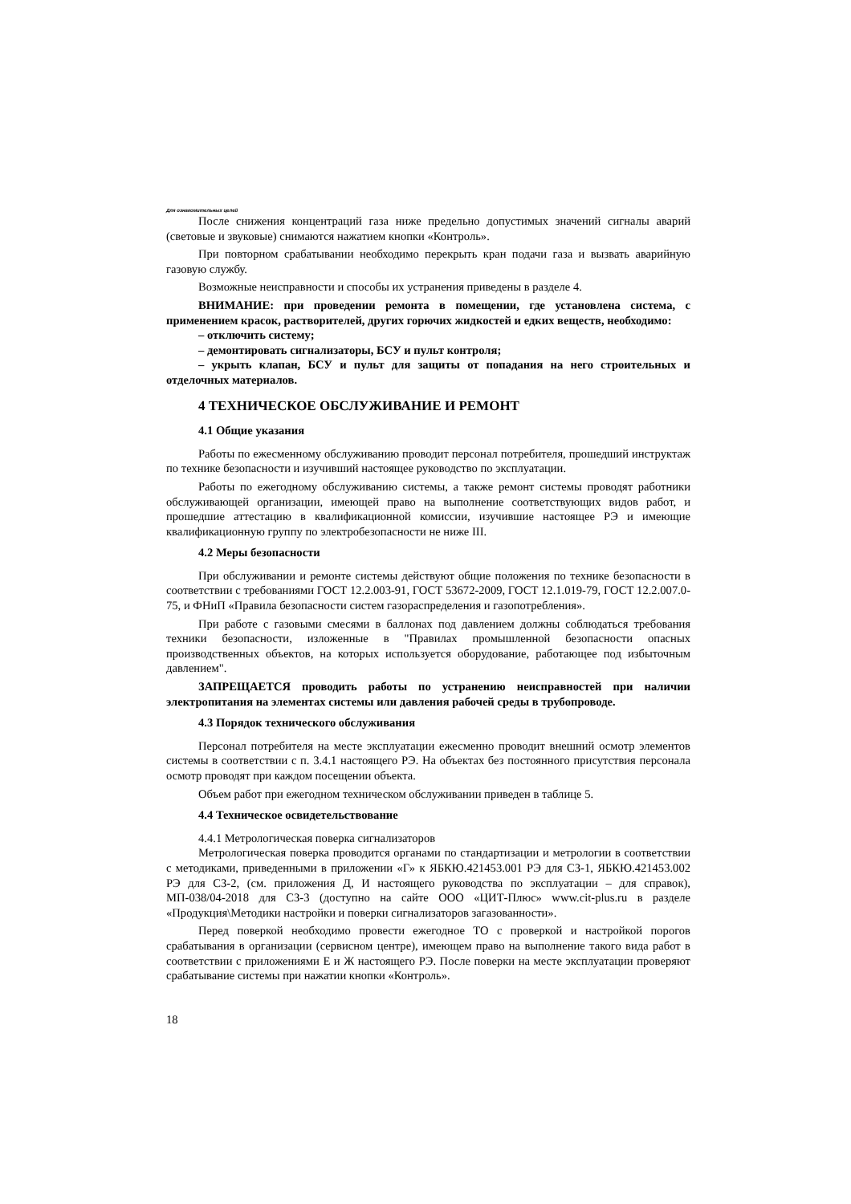Для ознакомительных целей
После снижения концентраций газа ниже предельно допустимых значений сигналы аварий (световые и звуковые) снимаются нажатием кнопки «Контроль».
При повторном срабатывании необходимо перекрыть кран подачи газа и вызвать аварийную газовую службу.
Возможные неисправности и способы их устранения приведены в разделе 4.
ВНИМАНИЕ: при проведении ремонта в помещении, где установлена система, с применением красок, растворителей, других горючих жидкостей и едких веществ, необходимо:
– отключить систему;
– демонтировать сигнализаторы, БСУ и пульт контроля;
– укрыть клапан, БСУ и пульт для защиты от попадания на него строительных и отделочных материалов.
4 ТЕХНИЧЕСКОЕ ОБСЛУЖИВАНИЕ И РЕМОНТ
4.1 Общие указания
Работы по ежесменному обслуживанию проводит персонал потребителя, прошедший инструктаж по технике безопасности и изучивший настоящее руководство по эксплуатации.
Работы по ежегодному обслуживанию системы, а также ремонт системы проводят работники обслуживающей организации, имеющей право на выполнение соответствующих видов работ, и прошедшие аттестацию в квалификационной комиссии, изучившие настоящее РЭ и имеющие квалификационную группу по электробезопасности не ниже III.
4.2 Меры безопасности
При обслуживании и ремонте системы действуют общие положения по технике безопасности в соответствии с требованиями ГОСТ 12.2.003-91, ГОСТ 53672-2009, ГОСТ 12.1.019-79, ГОСТ 12.2.007.0-75, и ФНиП «Правила безопасности систем газораспределения и газопотребления».
При работе с газовыми смесями в баллонах под давлением должны соблюдаться требования техники безопасности, изложенные в "Правилах промышленной безопасности опасных производственных объектов, на которых используется оборудование, работающее под избыточным давлением".
ЗАПРЕЩАЕТСЯ проводить работы по устранению неисправностей при наличии электропитания на элементах системы или давления рабочей среды в трубопроводе.
4.3 Порядок технического обслуживания
Персонал потребителя на месте эксплуатации ежесменно проводит внешний осмотр элементов системы в соответствии с п. 3.4.1 настоящего РЭ. На объектах без постоянного присутствия персонала осмотр проводят при каждом посещении объекта.
Объем работ при ежегодном техническом обслуживании приведен в таблице 5.
4.4 Техническое освидетельствование
4.4.1 Метрологическая поверка сигнализаторов
Метрологическая поверка проводится органами по стандартизации и метрологии в соответствии с методиками, приведенными в приложении «Г» к ЯБКЮ.421453.001 РЭ для СЗ-1, ЯБКЮ.421453.002 РЭ для СЗ-2, (см. приложения Д, И настоящего руководства по эксплуатации – для справок), МП-038/04-2018 для СЗ-3 (доступно на сайте ООО «ЦИТ-Плюс» www.cit-plus.ru в разделе «Продукция\Методики настройки и поверки сигнализаторов загазованности».
Перед поверкой необходимо провести ежегодное ТО с проверкой и настройкой порогов срабатывания в организации (сервисном центре), имеющем право на выполнение такого вида работ в соответствии с приложениями Е и Ж настоящего РЭ. После поверки на месте эксплуатации проверяют срабатывание системы при нажатии кнопки «Контроль».
18